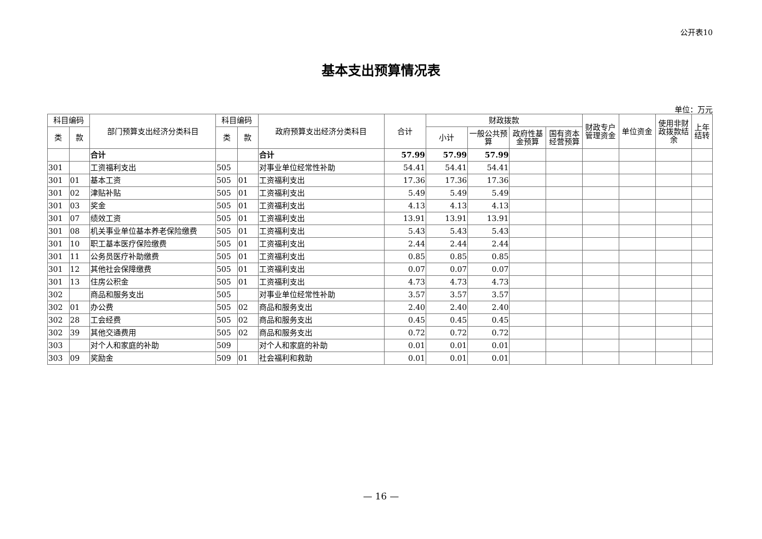公开表10
基本支出预算情况表
单位：万元
| 科目编码 | | 部门预算支出经济分类科目 | 科目编码 | | 政府预算支出经济分类科目 | 合计 | 财政拨款 | | | | 财政专户管理资金 | 单位资金 | 使用非财政拨款结余 | 上年结转 |
| --- | --- | --- | --- | --- | --- | --- | --- | --- | --- | --- | --- | --- | --- | --- |
| 类 | 款 | | 类 | 款 | | | 小计 | 一般公共预算 | 政府性基金预算 | 国有资本经营预算 | | | | |
| | | 合计 | | | 合计 | 57.99 | 57.99 | 57.99 | | | | | | |
| 301 | | 工资福利支出 | 505 | | 对事业单位经常性补助 | 54.41 | 54.41 | 54.41 | | | | | | |
| 301 | 01 | 基本工资 | 505 | 01 | 工资福利支出 | 17.36 | 17.36 | 17.36 | | | | | | |
| 301 | 02 | 津贴补贴 | 505 | 01 | 工资福利支出 | 5.49 | 5.49 | 5.49 | | | | | | |
| 301 | 03 | 奖金 | 505 | 01 | 工资福利支出 | 4.13 | 4.13 | 4.13 | | | | | | |
| 301 | 07 | 绩效工资 | 505 | 01 | 工资福利支出 | 13.91 | 13.91 | 13.91 | | | | | | |
| 301 | 08 | 机关事业单位基本养老保险缴费 | 505 | 01 | 工资福利支出 | 5.43 | 5.43 | 5.43 | | | | | | |
| 301 | 10 | 职工基本医疗保险缴费 | 505 | 01 | 工资福利支出 | 2.44 | 2.44 | 2.44 | | | | | | |
| 301 | 11 | 公务员医疗补助缴费 | 505 | 01 | 工资福利支出 | 0.85 | 0.85 | 0.85 | | | | | | |
| 301 | 12 | 其他社会保障缴费 | 505 | 01 | 工资福利支出 | 0.07 | 0.07 | 0.07 | | | | | | |
| 301 | 13 | 住房公积金 | 505 | 01 | 工资福利支出 | 4.73 | 4.73 | 4.73 | | | | | | |
| 302 | | 商品和服务支出 | 505 | | 对事业单位经常性补助 | 3.57 | 3.57 | 3.57 | | | | | | |
| 302 | 01 | 办公费 | 505 | 02 | 商品和服务支出 | 2.40 | 2.40 | 2.40 | | | | | | |
| 302 | 28 | 工会经费 | 505 | 02 | 商品和服务支出 | 0.45 | 0.45 | 0.45 | | | | | | |
| 302 | 39 | 其他交通费用 | 505 | 02 | 商品和服务支出 | 0.72 | 0.72 | 0.72 | | | | | | |
| 303 | | 对个人和家庭的补助 | 509 | | 对个人和家庭的补助 | 0.01 | 0.01 | 0.01 | | | | | | |
| 303 | 09 | 奖励金 | 509 | 01 | 社会福利和救助 | 0.01 | 0.01 | 0.01 | | | | | | |
— 16 —